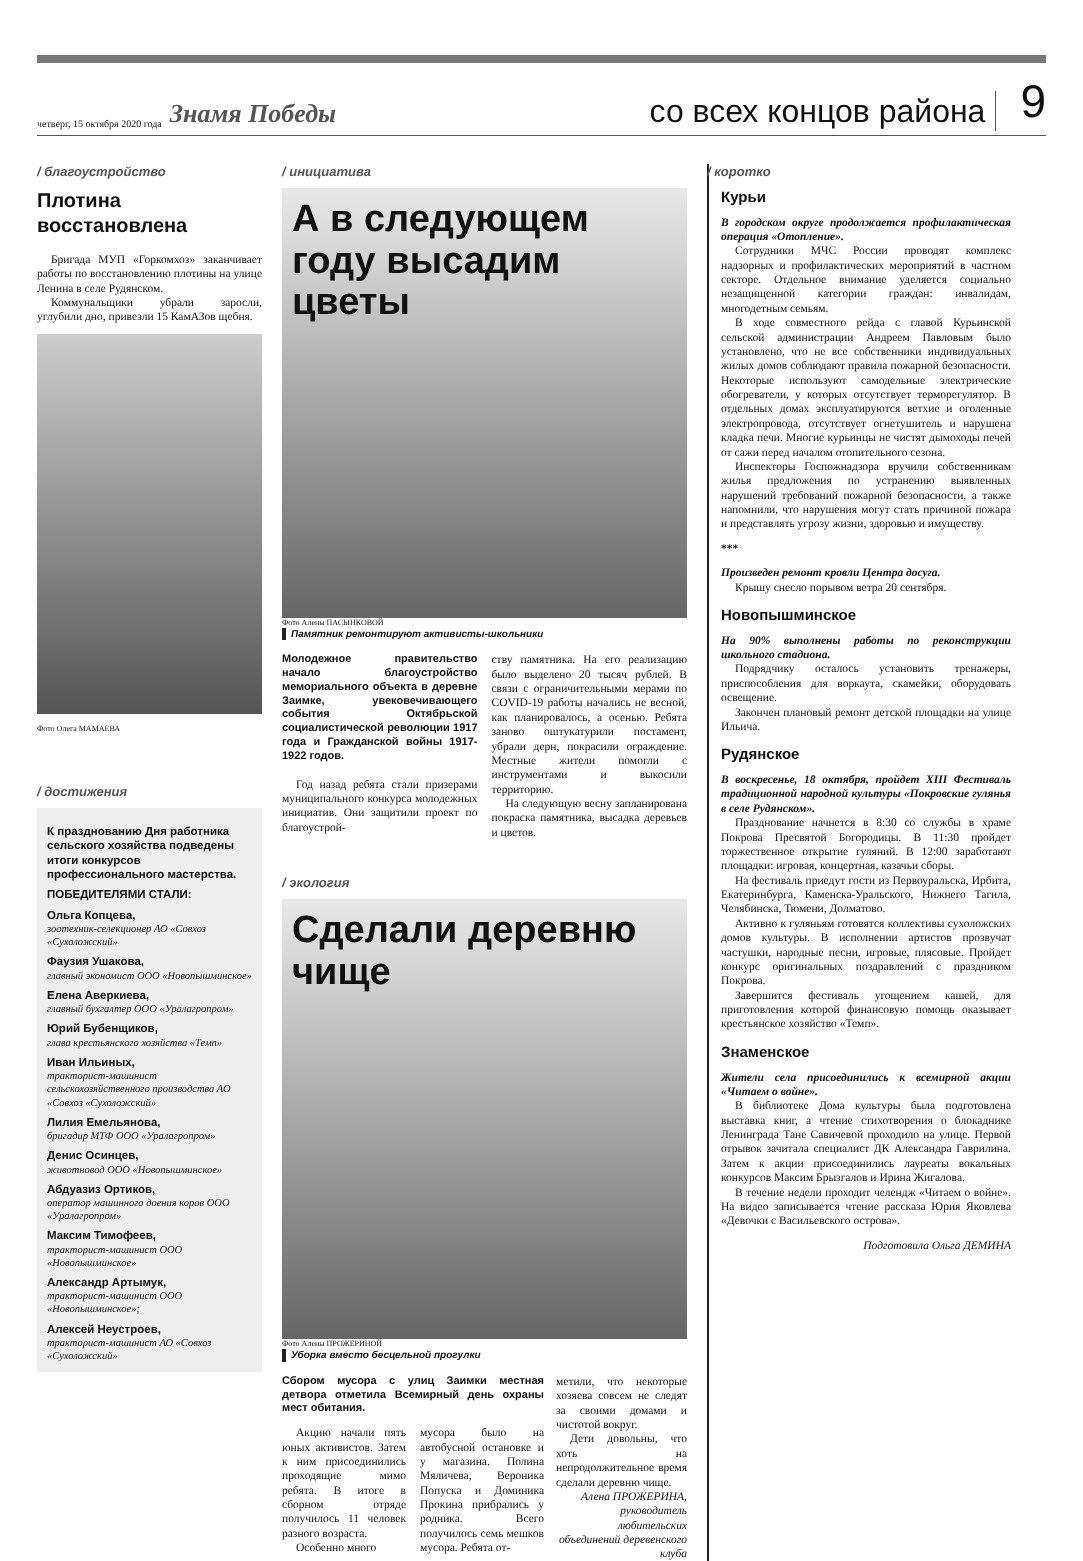четверг, 15 октября 2020 года Знамя Победы со всех концов района 9
/ благоустройство
Плотина восстановлена
Бригада МУП «Горкомхоз» заканчивает работы по восстановлению плотины на улице Ленина в селе Рудянском.
Коммунальщики убрали заросли, углубили дно, привезли 15 КамАЗов щебня.
Фото Олега МАМАЕВА
/ достижения
К празднованию Дня работника сельского хозяйства подведены итоги конкурсов профессионального мастерства.
ПОБЕДИТЕЛЯМИ СТАЛИ:
Ольга Копцева,
зоотехник-селекционер АО «Совхоз «Сухоложский»
Фаузия Ушакова,
главный экономист ООО «Новопышминское»
Елена Аверкиева,
главный бухгалтер ООО «Уралагропром»
Юрий Бубенщиков,
глава крестьянского хозяйства «Темп»
Иван Ильиных,
тракторист-машинист сельскохозяйственного производства АО «Совхоз «Сухоложский»
Лилия Емельянова,
бригадир МТФ ООО «Уралагропром»
Денис Осинцев,
животновод ООО «Новопышминское»
Абдуазиз Ортиков,
оператор машинного доения коров ООО «Уралагропром»
Максим Тимофеев,
тракторист-машинист ООО «Новопышминское»
Александр Артымук,
тракторист-машинист ООО «Новопышминское»;
Алексей Неустроев,
тракторист-машинист АО «Совхоз «Сухоложский»
/ инициатива
А в следующем году высадим цветы
Фото Алены ПАСЫНКОВОЙ
Памятник ремонтируют активисты-школьники
Молодежное правительство начало благоустройство мемориального объекта в деревне Заимке, увековечивающего события Октябрьской социалистической революции 1917 года и Гражданской войны 1917-1922 годов.
Год назад ребята стали призерами муниципального конкурса молодежных инициатив. Они защитили проект по благоустрой-
ству памятника. На его реализацию было выделено 20 тысяч рублей. В связи с ограничительными мерами по COVID-19 работы начались не весной, как планировалось, а осенью. Ребята заново оштукатурили постамент, убрали дерн, покрасили ограждение. Местные жители помогли с инструментами и выкосили территорию.
На следующую весну запланирована покраска памятника, высадка деревьев и цветов.
/ экология
Сделали деревню чище
Фото Алены ПРОЖЕРИНОЙ
Уборка вместо бесцельной прогулки
Сбором мусора с улиц Заимки местная детвора отметила Всемирный день охраны мест обитания.
Акцию начали пять юных активистов. Затем к ним присоединились проходящие мимо ребята. В итоге в сборном отряде получилось 11 человек разного возраста.
Особенно много
мусора было на автобусной остановке и у магазина. Полина Мяличева, Вероника Попуска и Доминика Прокина прибрались у родника. Всего получилось семь мешков мусора. Ребята от-
метили, что некоторые хозяева совсем не следят за своими домами и чистотой вокруг.
Дети довольны, что хоть на непродолжительное время сделали деревню чище.
Алена ПРОЖЕРИНА, руководитель любительских объединений деревенского клуба
/ коротко
Курьи
В городском округе продолжается профилактическая операция «Отопление».
Сотрудники МЧС России проводят комплекс надзорных и профилактических мероприятий в частном секторе. Отдельное внимание уделяется социально незащищенной категории граждан: инвалидам, многодетным семьям.
В ходе совместного рейда с главой Курьинской сельской администрации Андреем Павловым было установлено, что не все собственники индивидуальных жилых домов соблюдают правила пожарной безопасности. Некоторые используют самодельные электрические обогреватели, у которых отсутствует терморегулятор. В отдельных домах эксплуатируются ветхие и оголенные электропровода, отсутствует огнетушитель и нарушена кладка печи. Многие курьинцы не чистят дымоходы печей от сажи перед началом отопительного сезона.
Инспекторы Госпожнадзора вручили собственникам жилья предложения по устранению выявленных нарушений требований пожарной безопасности, а также напомнили, что нарушения могут стать причиной пожара и представлять угрозу жизни, здоровью и имуществу.
***
Произведен ремонт кровли Центра досуга.
Крышу снесло порывом ветра 20 сентября.
Новопышминское
На 90% выполнены работы по реконструкции школьного стадиона.
Подрядчику осталось установить тренажеры, приспособления для воркаута, скамейки, оборудовать освещение.
Закончен плановый ремонт детской площадки на улице Ильича.
Рудянское
В воскресенье, 18 октября, пройдет XIII Фестиваль традиционной народной культуры «Покровские гулянья в селе Рудянском».
Празднование начнется в 8:30 со службы в храме Покрова Пресвятой Богородицы. В 11:30 пройдет торжественное открытие гуляний. В 12:00 заработают площадки: игровая, концертная, казачьи сборы.
На фестиваль приедут гости из Первоуральска, Ирбита, Екатеринбурга, Каменска-Уральского, Нижнего Тагила, Челябинска, Тюмени, Долматово.
Активно к гуляньям готовятся коллективы сухоложских домов культуры. В исполнении артистов прозвучат частушки, народные песни, игровые, плясовые. Пройдет конкурс оригинальных поздравлений с праздником Покрова.
Завершится фестиваль угощением кашей, для приготовления которой финансовую помощь оказывает крестьянское хозяйство «Темп».
Знаменское
Жители села присоединились к всемирной акции «Читаем о войне».
В библиотеке Дома культуры была подготовлена выставка книг, а чтение стихотворения о блокаднике Ленинграда Тане Савичевой проходило на улице. Первой отрывок зачитала специалист ДК Александра Гаврилина. Затем к акции присоединились лауреаты вокальных конкурсов Максим Брызгалов и Ирина Жигалова.
В течение недели проходит челендж «Читаем о войне». На видео записывается чтение рассказа Юрия Яковлева «Девочки с Васильевского острова».
Подготовила Ольга ДЕМИНА